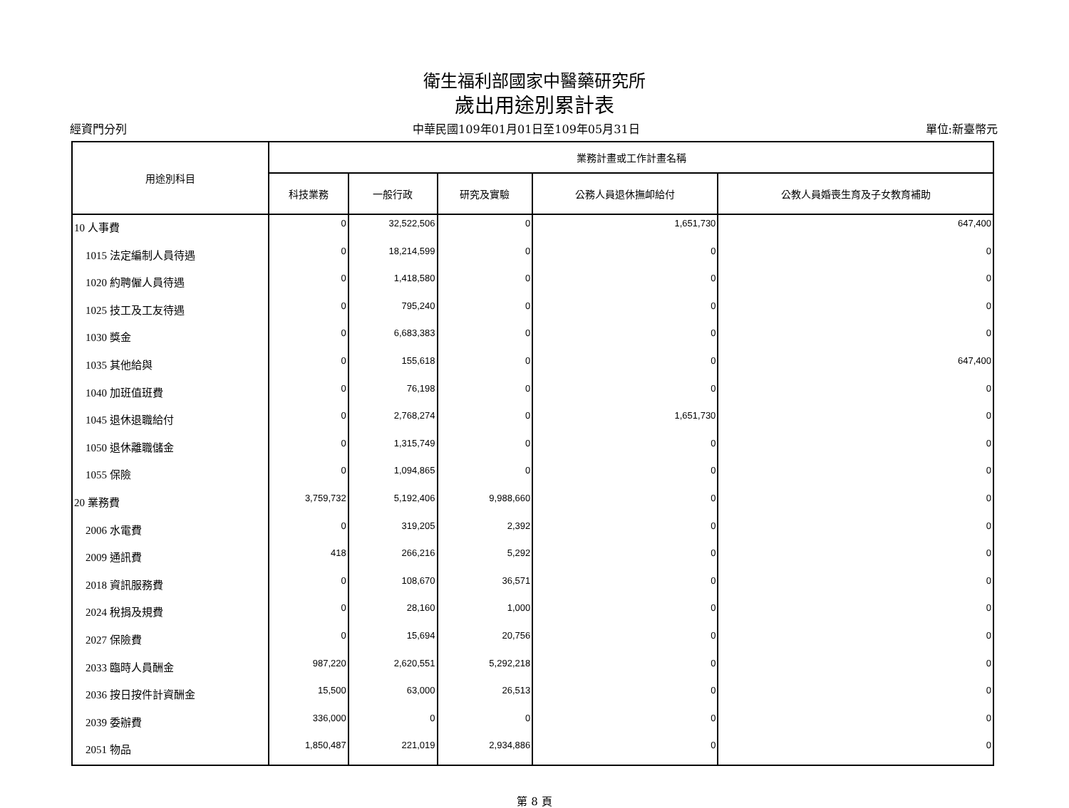衛生福利部國家中醫藥研究所
歲出用途別累計表
經資門分列 中華民國109年01月01日至109年05月31日 單位:新臺幣元
| 用途別科目 | 業務計畫或工作計畫名稱 | | | | |
| --- | --- | --- | --- | --- | --- |
| | 科技業務 | 一般行政 | 研究及實驗 | 公務人員退休撫卹給付 | 公教人員婚喪生育及子女教育補助 |
| 10 人事費 | 0 | 32,522,506 | 0 | 1,651,730 | 647,400 |
| 1015 法定編制人員待遇 | 0 | 18,214,599 | 0 | 0 | 0 |
| 1020 約聘僱人員待遇 | 0 | 1,418,580 | 0 | 0 | 0 |
| 1025 技工及工友待遇 | 0 | 795,240 | 0 | 0 | 0 |
| 1030 獎金 | 0 | 6,683,383 | 0 | 0 | 0 |
| 1035 其他給與 | 0 | 155,618 | 0 | 0 | 647,400 |
| 1040 加班值班費 | 0 | 76,198 | 0 | 0 | 0 |
| 1045 退休退職給付 | 0 | 2,768,274 | 0 | 1,651,730 | 0 |
| 1050 退休離職儲金 | 0 | 1,315,749 | 0 | 0 | 0 |
| 1055 保險 | 0 | 1,094,865 | 0 | 0 | 0 |
| 20 業務費 | 3,759,732 | 5,192,406 | 9,988,660 | 0 | 0 |
| 2006 水電費 | 0 | 319,205 | 2,392 | 0 | 0 |
| 2009 通訊費 | 418 | 266,216 | 5,292 | 0 | 0 |
| 2018 資訊服務費 | 0 | 108,670 | 36,571 | 0 | 0 |
| 2024 稅捐及規費 | 0 | 28,160 | 1,000 | 0 | 0 |
| 2027 保險費 | 0 | 15,694 | 20,756 | 0 | 0 |
| 2033 臨時人員酬金 | 987,220 | 2,620,551 | 5,292,218 | 0 | 0 |
| 2036 按日按件計資酬金 | 15,500 | 63,000 | 26,513 | 0 | 0 |
| 2039 委辦費 | 336,000 | 0 | 0 | 0 | 0 |
| 2051 物品 | 1,850,487 | 221,019 | 2,934,886 | 0 | 0 |
第 8 頁